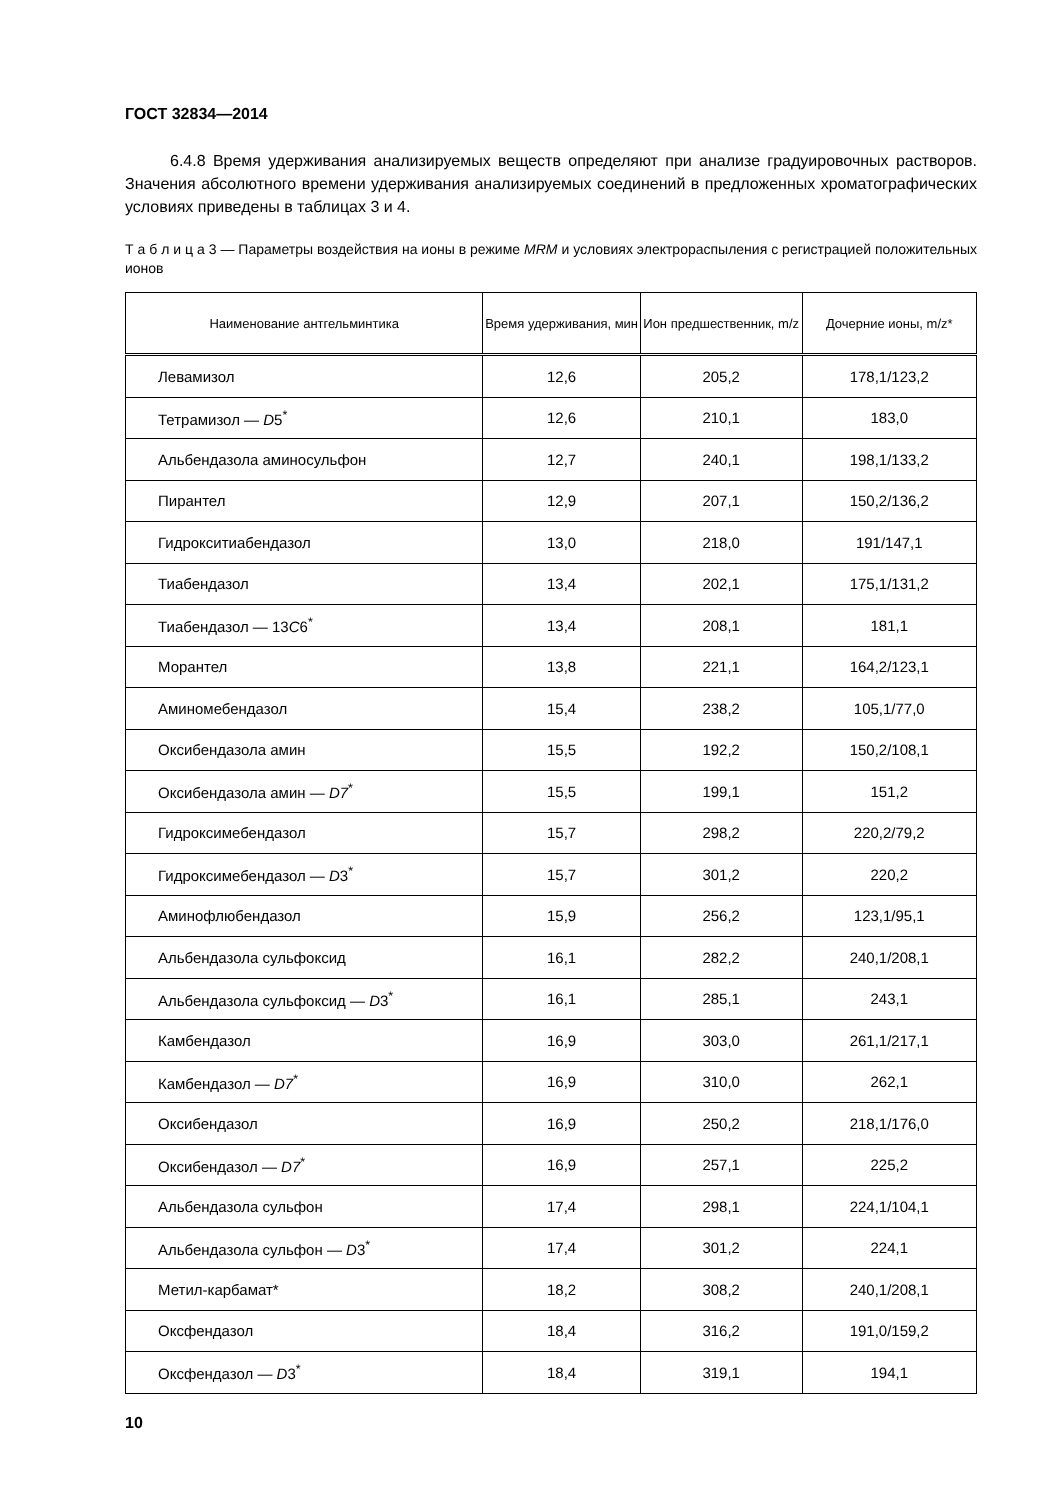ГОСТ 32834—2014
6.4.8 Время удерживания анализируемых веществ определяют при анализе градуировочных растворов. Значения абсолютного времени удерживания анализируемых соединений в предложенных хроматографических условиях приведены в таблицах 3 и 4.
Т а б л и ц а 3 — Параметры воздействия на ионы в режиме MRM и условиях электрораспыления с регистрацией положительных ионов
| Наименование антгельминтика | Время удерживания, мин | Ион предшественник, m/z | Дочерние ионы, m/z* |
| --- | --- | --- | --- |
| Левамизол | 12,6 | 205,2 | 178,1/123,2 |
| Тетрамизол — D 5<sup>*</sup> | 12,6 | 210,1 | 183,0 |
| Альбендазола аминосульфон | 12,7 | 240,1 | 198,1/133,2 |
| Пирантел | 12,9 | 207,1 | 150,2/136,2 |
| Гидрокситиабендазол | 13,0 | 218,0 | 191/147,1 |
| Тиабендазол | 13,4 | 202,1 | 175,1/131,2 |
| Тиабендазол — 13 C 6<sup>*</sup> | 13,4 | 208,1 | 181,1 |
| Морантел | 13,8 | 221,1 | 164,2/123,1 |
| Аминомебендазол | 15,4 | 238,2 | 105,1/77,0 |
| Оксибендазола амин | 15,5 | 192,2 | 150,2/108,1 |
| Оксибендазола амин — D7<sup>*</sup> | 15,5 | 199,1 | 151,2 |
| Гидроксимебендазол | 15,7 | 298,2 | 220,2/79,2 |
| Гидроксимебендазол — D 3<sup>*</sup> | 15,7 | 301,2 | 220,2 |
| Аминофлюбендазол | 15,9 | 256,2 | 123,1/95,1 |
| Альбендазола сульфоксид | 16,1 | 282,2 | 240,1/208,1 |
| Альбендазола сульфоксид — D 3<sup>*</sup> | 16,1 | 285,1 | 243,1 |
| Камбендазол | 16,9 | 303,0 | 261,1/217,1 |
| Камбендазол — D7<sup>*</sup> | 16,9 | 310,0 | 262,1 |
| Оксибендазол | 16,9 | 250,2 | 218,1/176,0 |
| Оксибендазол — D7<sup>*</sup> | 16,9 | 257,1 | 225,2 |
| Альбендазола сульфон | 17,4 | 298,1 | 224,1/104,1 |
| Альбендазола сульфон — D 3<sup>*</sup> | 17,4 | 301,2 | 224,1 |
| Метил-карбамат* | 18,2 | 308,2 | 240,1/208,1 |
| Оксфендазол | 18,4 | 316,2 | 191,0/159,2 |
| Оксфендазол — D 3<sup>*</sup> | 18,4 | 319,1 | 194,1 |
10